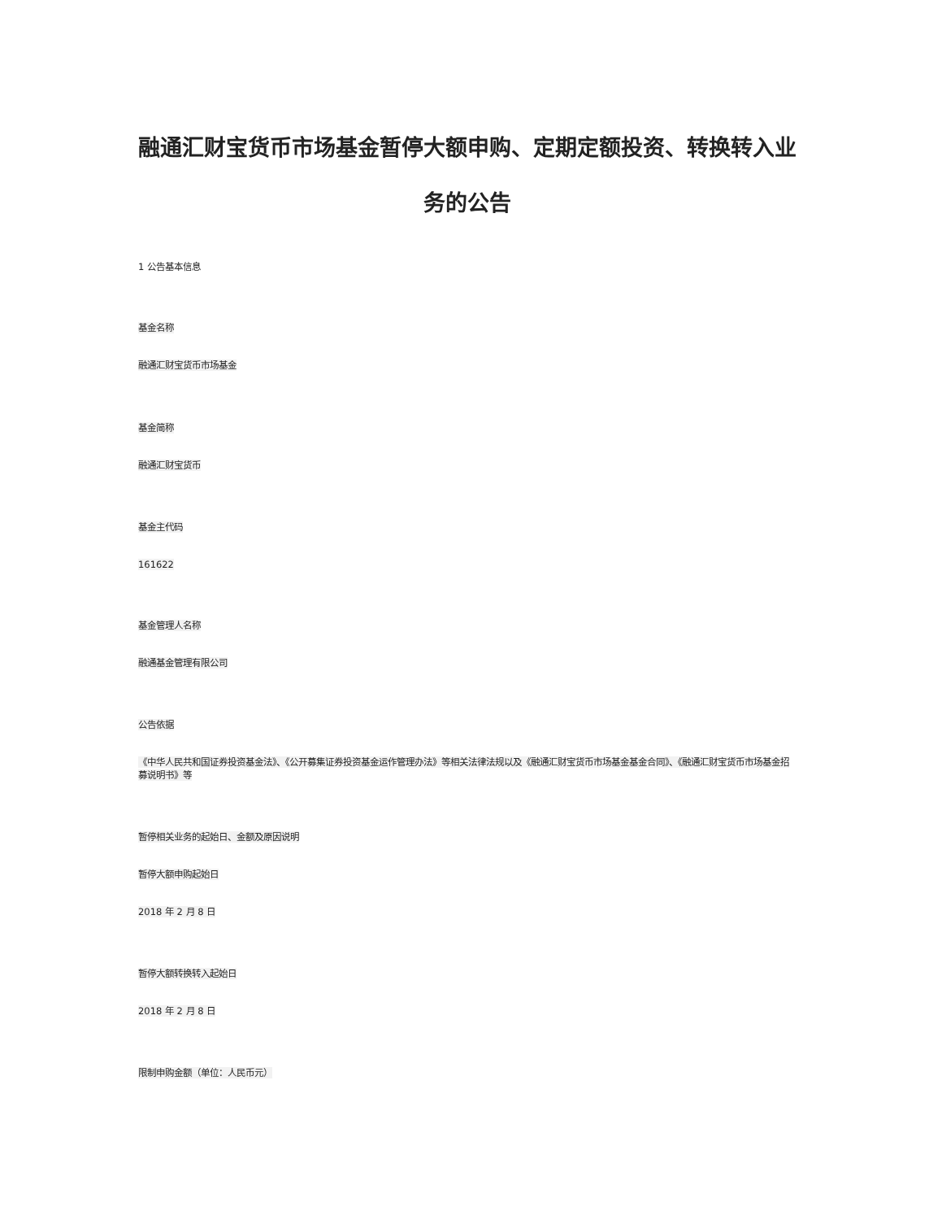融通汇财宝货币市场基金暂停大额申购、定期定额投资、转换转入业务的公告
1 公告基本信息
基金名称
融通汇财宝货币市场基金
基金简称
融通汇财宝货币
基金主代码
161622
基金管理人名称
融通基金管理有限公司
公告依据
《中华人民共和国证券投资基金法》、《公开募集证券投资基金运作管理办法》等相关法律法规以及《融通汇财宝货币市场基金基金合同》、《融通汇财宝货币市场基金招募说明书》等
暂停相关业务的起始日、金额及原因说明
暂停大额申购起始日
2018 年 2 月 8 日
暂停大额转换转入起始日
2018 年 2 月 8 日
限制申购金额（单位：人民币元）